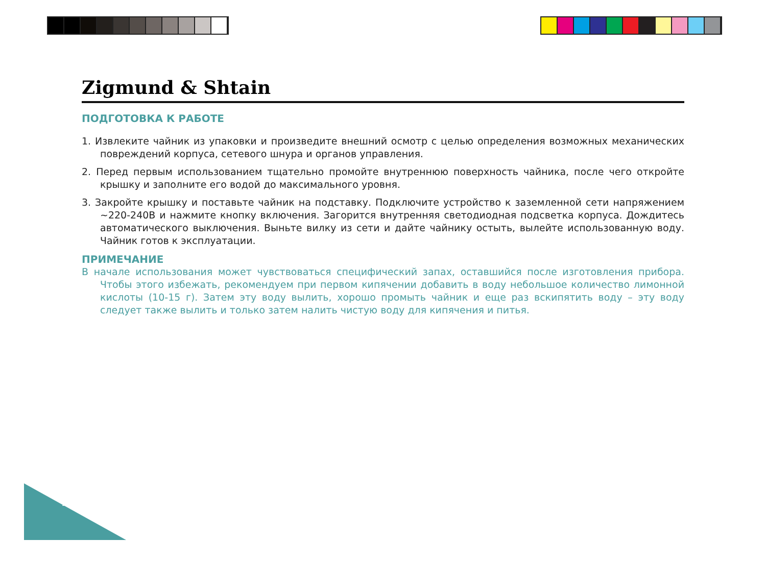Zigmund & Shtain
ПОДГОТОВКА К РАБОТЕ
1. Извлеките чайник из упаковки и произведите внешний осмотр с целью определения возможных механических повреждений корпуса, сетевого шнура и органов управления.
2. Перед первым использованием тщательно промойте внутреннюю поверхность чайника, после чего откройте крышку и заполните его водой до максимального уровня.
3. Закройте крышку и поставьте чайник на подставку. Подключите устройство к заземленной сети напряжением ~220-240В и нажмите кнопку включения. Загорится внутренняя светодиодная подсветка корпуса. Дождитесь автоматического выключения. Выньте вилку из сети и дайте чайнику остыть, вылейте использованную воду. Чайник готов к эксплуатации.
ПРИМЕЧАНИЕ
В начале использования может чувствоваться специфический запах, оставшийся после изготовления прибора. Чтобы этого избежать, рекомендуем при первом кипячении добавить в воду небольшое количество лимонной кислоты (10-15 г). Затем эту воду вылить, хорошо промыть чайник и еще раз вскипятить воду – эту воду следует также вылить и только затем налить чистую воду для кипячения и питья.
10